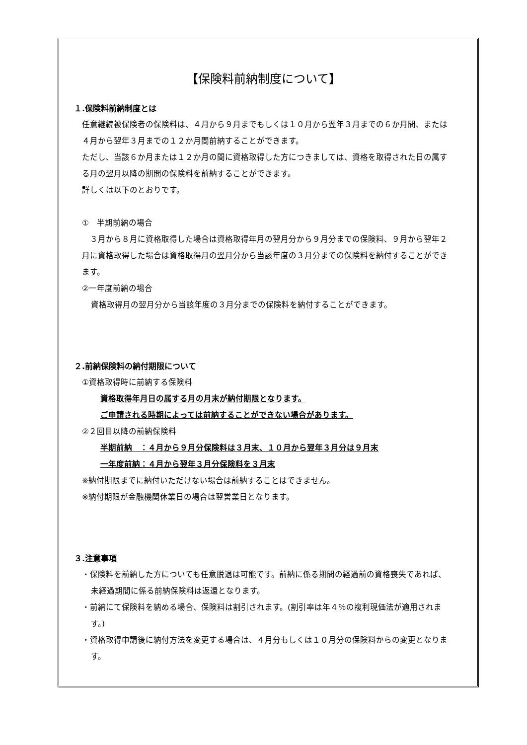【保険料前納制度について】
１.保険料前納制度とは
任意継続被保険者の保険料は、４月から９月までもしくは１０月から翌年３月までの６か月間、または４月から翌年３月までの１２か月間前納することができます。
ただし、当該６か月または１２か月の間に資格取得した方につきましては、資格を取得された日の属する月の翌月以降の期間の保険料を前納することができます。
詳しくは以下のとおりです。
①　半期前納の場合
　３月から８月に資格取得した場合は資格取得年月の翌月分から９月分までの保険料、９月から翌年２月に資格取得した場合は資格取得月の翌月分から当該年度の３月分までの保険料を納付することができます。
②一年度前納の場合
資格取得月の翌月分から当該年度の３月分までの保険料を納付することができます。
２.前納保険料の納付期限について
①資格取得時に前納する保険料
資格取得年月日の属する月の月末が納付期限となります。
ご申請される時期によっては前納することができない場合があります。
②２回目以降の前納保険料
半期前納　：４月から９月分保険料は３月末、１０月から翌年３月分は９月末
一年度前納：４月から翌年３月分保険料を３月末
※納付期限までに納付いただけない場合は前納することはできません。
※納付期限が金融機関休業日の場合は翌営業日となります。
３.注意事項
・保険料を前納した方についても任意脱退は可能です。前納に係る期間の経過前の資格喪失であれば、未経過期間に係る前納保険料は返還となります。
・前納にて保険料を納める場合、保険料は割引されます。(割引率は年４％の複利現価法が適用されます。)
・資格取得申請後に納付方法を変更する場合は、４月分もしくは１０月分の保険料からの変更となります。